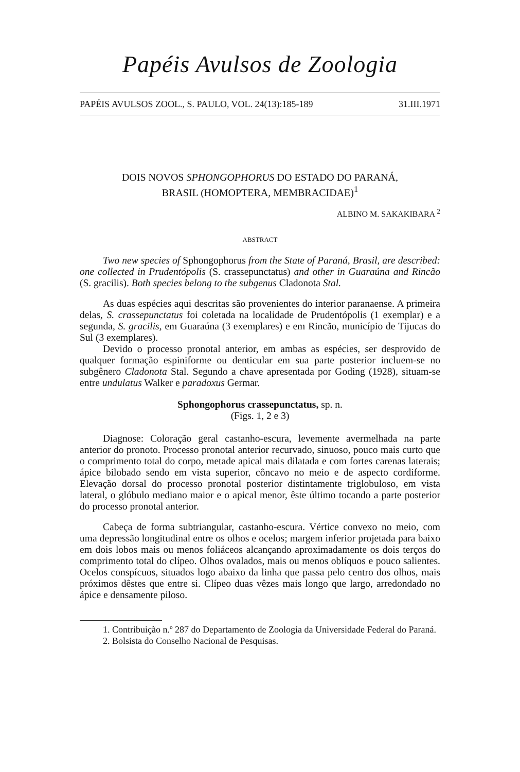Papéis Avulsos de Zoologia
PAPÉIS AVULSOS ZOOL., S. PAULO, VOL. 24(13):185-189 31.III.1971
DOIS NOVOS SPHONGOPHORUS DO ESTADO DO PARANÁ,
BRASIL (HOMOPTERA, MEMBRACIDAE)<sup>1</sup>
ALBINO M. SAKAKIBARA <sup>2</sup>
ABSTRACT
Two new species of Sphongophorus from the State of Paraná, Brasil, are described: one collected in Prudentópolis (S. crassepunctatus) and other in Guaraúna and Rincão (S. gracilis). Both species belong to the subgenus Cladonota Stal.
As duas espécies aqui descritas são provenientes do interior paranaense. A primeira delas, S. crassepunctatus foi coletada na localidade de Prudentópolis (1 exemplar) e a segunda, S. gracilis, em Guaraúna (3 exemplares) e em Rincão, município de Tijucas do Sul (3 exemplares).
Devido o processo pronotal anterior, em ambas as espécies, ser desprovido de qualquer formação espiniforme ou denticular em sua parte posterior incluem-se no subgênero Cladonota Stal. Segundo a chave apresentada por Goding (1928), situam-se entre undulatus Walker e paradoxus Germar.
Sphongophorus crassepunctatus, sp. n.
(Figs. 1, 2 e 3)
Diagnose: Coloração geral castanho-escura, levemente avermelhada na parte anterior do pronoto. Processo pronotal anterior recurvado, sinuoso, pouco mais curto que o comprimento total do corpo, metade apical mais dilatada e com fortes carenas laterais; ápice bilobado sendo em vista superior, côncavo no meio e de aspecto cordiforme. Elevação dorsal do processo pronotal posterior distintamente triglobuloso, em vista lateral, o glóbulo mediano maior e o apical menor, êste último tocando a parte posterior do processo pronotal anterior.
Cabeça de forma subtriangular, castanho-escura. Vértice convexo no meio, com uma depressão longitudinal entre os olhos e ocelos; margem inferior projetada para baixo em dois lobos mais ou menos foliáceos alcançando aproximadamente os dois terços do comprimento total do clípeo. Olhos ovalados, mais ou menos oblíquos e pouco salientes. Ocelos conspícuos, situados logo abaixo da linha que passa pelo centro dos olhos, mais próximos dêstes que entre si. Clípeo duas vêzes mais longo que largo, arredondado no ápice e densamente piloso.
1. Contribuição n.º 287 do Departamento de Zoologia da Universidade Federal do Paraná.
2. Bolsista do Conselho Nacional de Pesquisas.